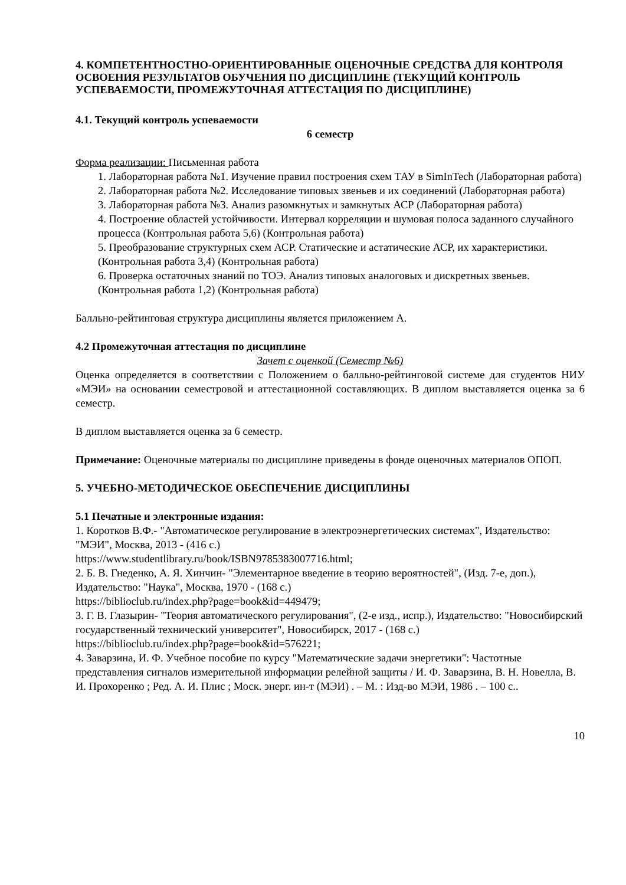4. КОМПЕТЕНТНОСТНО-ОРИЕНТИРОВАННЫЕ ОЦЕНОЧНЫЕ СРЕДСТВА ДЛЯ КОНТРОЛЯ ОСВОЕНИЯ РЕЗУЛЬТАТОВ ОБУЧЕНИЯ ПО ДИСЦИПЛИНЕ (ТЕКУЩИЙ КОНТРОЛЬ УСПЕВАЕМОСТИ, ПРОМЕЖУТОЧНАЯ АТТЕСТАЦИЯ ПО ДИСЦИПЛИНЕ)
4.1. Текущий контроль успеваемости
6 семестр
Форма реализации: Письменная работа
1. Лабораторная работа №1. Изучение правил построения схем ТАУ в SimInTech (Лабораторная работа)
2. Лабораторная работа №2. Исследование типовых звеньев и их соединений (Лабораторная работа)
3. Лабораторная работа №3. Анализ разомкнутых и замкнутых АСР (Лабораторная работа)
4. Построение областей устойчивости. Интервал корреляции и шумовая полоса заданного случайного процесса (Контрольная работа 5,6) (Контрольная работа)
5. Преобразование структурных схем АСР. Статические и астатические АСР, их характеристики. (Контрольная работа 3,4) (Контрольная работа)
6. Проверка остаточных знаний по ТОЭ. Анализ типовых аналоговых и дискретных звеньев. (Контрольная работа 1,2) (Контрольная работа)
Балльно-рейтинговая структура дисциплины является приложением А.
4.2 Промежуточная аттестация по дисциплине
Зачет с оценкой (Семестр №6)
Оценка определяется в соответствии с Положением о балльно-рейтинговой системе для студентов НИУ «МЭИ» на основании семестровой и аттестационной составляющих. В диплом выставляется оценка за 6 семестр.
В диплом выставляется оценка за 6 семестр.
Примечание: Оценочные материалы по дисциплине приведены в фонде оценочных материалов ОПОП.
5. УЧЕБНО-МЕТОДИЧЕСКОЕ ОБЕСПЕЧЕНИЕ ДИСЦИПЛИНЫ
5.1 Печатные и электронные издания:
1. Коротков В.Ф.- "Автоматическое регулирование в электроэнергетических системах", Издательство: "МЭИ", Москва, 2013 - (416 с.)
https://www.studentlibrary.ru/book/ISBN9785383007716.html;
2. Б. В. Гнеденко, А. Я. Хинчин- "Элементарное введение в теорию вероятностей", (Изд. 7-е, доп.), Издательство: "Наука", Москва, 1970 - (168 с.)
https://biblioclub.ru/index.php?page=book&id=449479;
3. Г. В. Глазырин- "Теория автоматического регулирования", (2-е изд., испр.), Издательство: "Новосибирский государственный технический университет", Новосибирск, 2017 - (168 с.)
https://biblioclub.ru/index.php?page=book&id=576221;
4. Заварзина, И. Ф. Учебное пособие по курсу "Математические задачи энергетики": Частотные представления сигналов измерительной информации релейной защиты / И. Ф. Заварзина, В. Н. Новелла, В. И. Прохоренко ; Ред. А. И. Плис ; Моск. энерг. ин-т (МЭИ) . – М. : Изд-во МЭИ, 1986 . – 100 с..
10